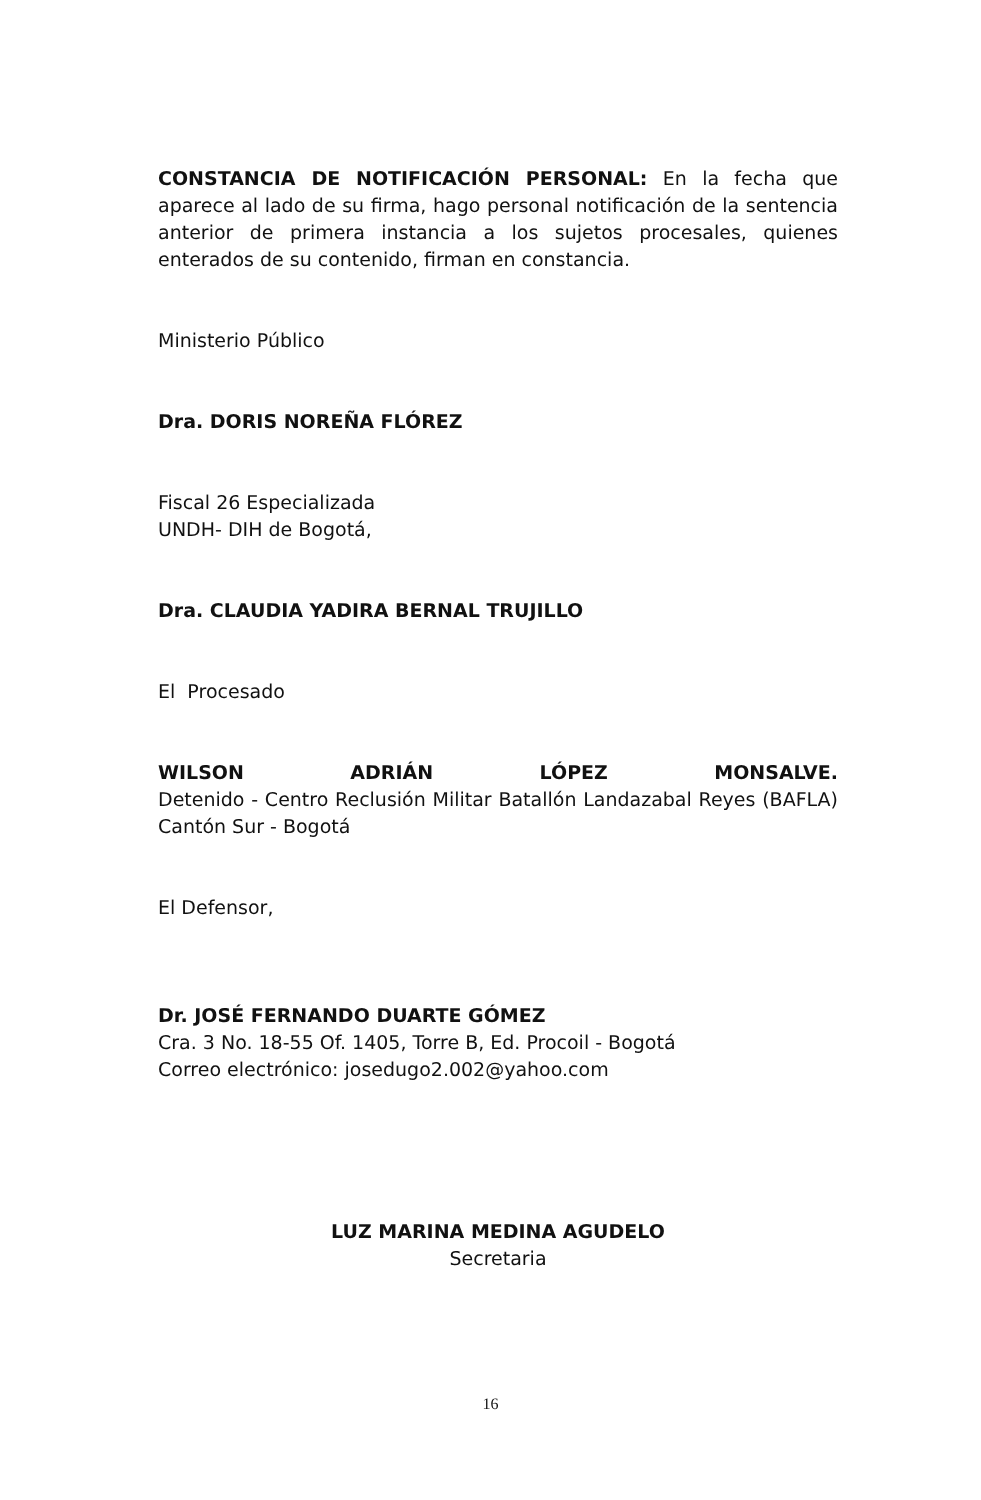CONSTANCIA DE NOTIFICACIÓN PERSONAL: En la fecha que aparece al lado de su firma, hago personal notificación de la sentencia anterior de primera instancia a los sujetos procesales, quienes enterados de su contenido, firman en constancia.
Ministerio Público
Dra. DORIS NOREÑA FLÓREZ
Fiscal 26 Especializada
UNDH- DIH de Bogotá,
Dra. CLAUDIA YADIRA BERNAL TRUJILLO
El Procesado
WILSON ADRIÁN LÓPEZ MONSALVE.
Detenido - Centro Reclusión Militar Batallón Landazabal Reyes (BAFLA) Cantón Sur - Bogotá
El Defensor,
Dr. JOSÉ FERNANDO DUARTE GÓMEZ
Cra. 3 No. 18-55 Of. 1405, Torre B, Ed. Procoil - Bogotá
Correo electrónico: josedugo2.002@yahoo.com
LUZ MARINA MEDINA AGUDELO
Secretaria
16